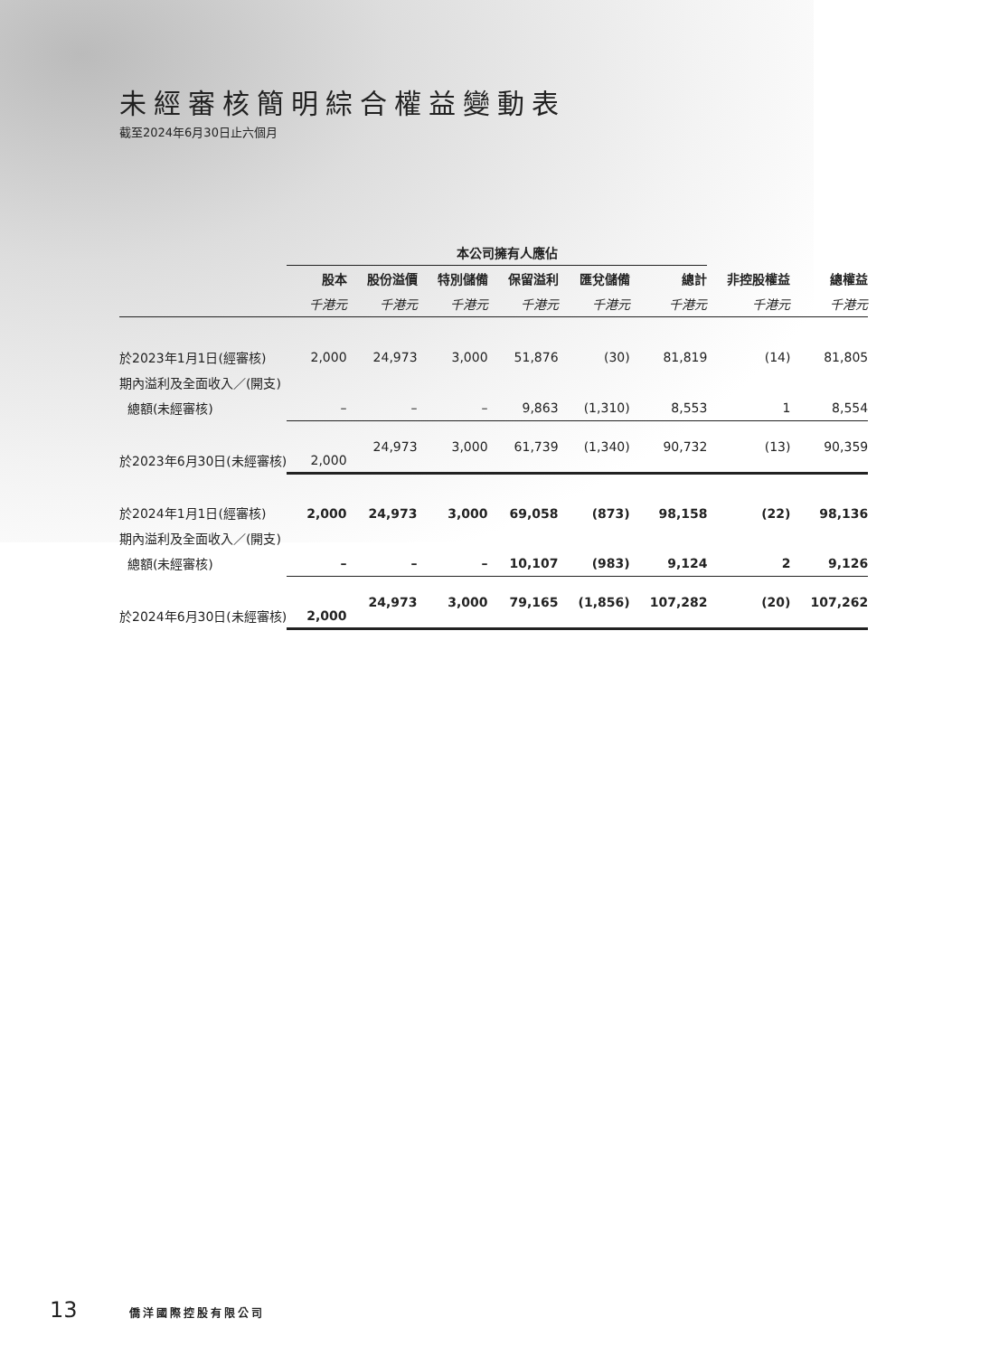未經審核簡明綜合權益變動表
截至2024年6月30日止六個月
| | 本公司擁有人應佔 | | | | | | | |
| --- | --- | --- | --- | --- | --- | --- | --- | --- |
| | 股本 | 股份溢價 | 特別儲備 | 保留溢利 | 匯兌儲備 | 總計 | 非控股權益 | 總權益 |
| | 千港元 | 千港元 | 千港元 | 千港元 | 千港元 | 千港元 | 千港元 | 千港元 |
| 於2023年1月1日(經審核) | 2,000 | 24,973 | 3,000 | 51,876 | (30) | 81,819 | (14) | 81,805 |
| 期內溢利及全面收入／(開支) | | | | | | | | |
| 總額(未經審核) | – | – | – | 9,863 | (1,310) | 8,553 | 1 | 8,554 |
| 於2023年6月30日(未經審核) | 2,000 | 24,973 | 3,000 | 61,739 | (1,340) | 90,732 | (13) | 90,359 |
| 於2024年1月1日(經審核) | 2,000 | 24,973 | 3,000 | 69,058 | (873) | 98,158 | (22) | 98,136 |
| 期內溢利及全面收入／(開支) | | | | | | | | |
| 總額(未經審核) | – | – | – | 10,107 | (983) | 9,124 | 2 | 9,126 |
| 於2024年6月30日(未經審核) | 2,000 | 24,973 | 3,000 | 79,165 | (1,856) | 107,282 | (20) | 107,262 |
13 僑洋國際控股有限公司